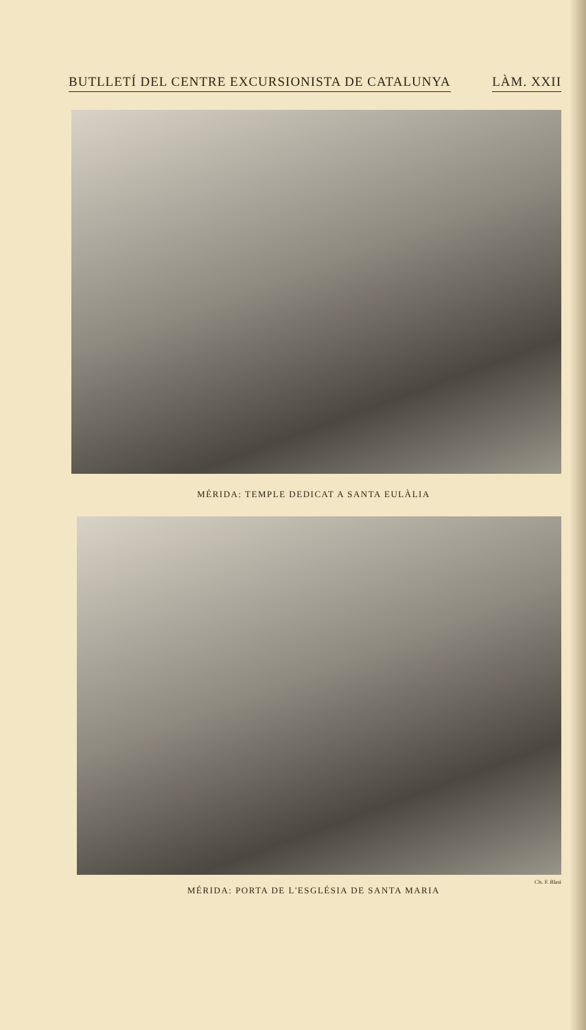BUTLLETÍ DEL CENTRE EXCURSIONISTA DE CATALUNYA LÀM. XXII
MÉRIDA: TEMPLE DEDICAT A SANTA EULÀLIA
Cls. F. Blasi
MÉRIDA: PORTA DE L'ESGLÉSIA DE SANTA MARIA